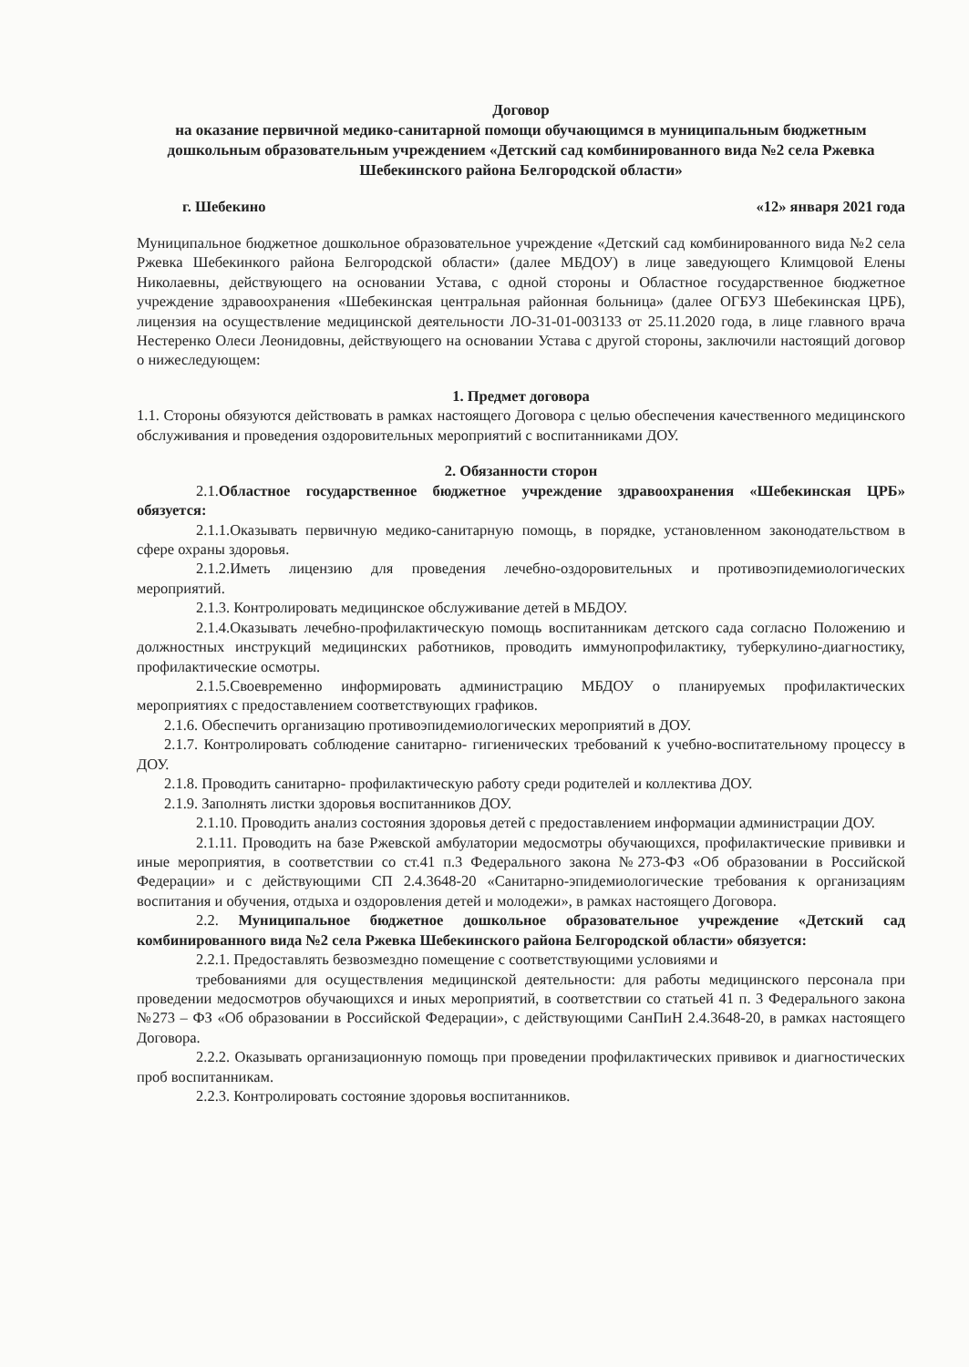Договор
на оказание первичной медико-санитарной помощи обучающимся в муниципальным бюджетным дошкольным образовательным учреждением «Детский сад комбинированного вида №2 села Ржевка Шебекинского района Белгородской области»
г. Шебекино «12» января 2021 года
Муниципальное бюджетное дошкольное образовательное учреждение «Детский сад комбинированного вида №2 села Ржевка Шебекинкого района Белгородской области» (далее МБДОУ) в лице заведующего Климцовой Елены Николаевны, действующего на основании Устава, с одной стороны и Областное государственное бюджетное учреждение здравоохранения «Шебекинская центральная районная больница» (далее ОГБУЗ Шебекинская ЦРБ), лицензия на осуществление медицинской деятельности ЛО-31-01-003133 от 25.11.2020 года, в лице главного врача Нестеренко Олеси Леонидовны, действующего на основании Устава с другой стороны, заключили настоящий договор о нижеследующем:
1. Предмет договора
1.1. Стороны обязуются действовать в рамках настоящего Договора с целью обеспечения качественного медицинского обслуживания и проведения оздоровительных мероприятий с воспитанниками ДОУ.
2. Обязанности сторон
2.1.Областное государственное бюджетное учреждение здравоохранения «Шебекинская ЦРБ» обязуется:
2.1.1.Оказывать первичную медико-санитарную помощь, в порядке, установленном законодательством в сфере охраны здоровья.
2.1.2.Иметь лицензию для проведения лечебно-оздоровительных и противоэпидемиологических мероприятий.
2.1.3. Контролировать медицинское обслуживание детей в МБДОУ.
2.1.4.Оказывать лечебно-профилактическую помощь воспитанникам детского сада согласно Положению и должностных инструкций медицинских работников, проводить иммунопрофилактику, туберкулино-диагностику, профилактические осмотры.
2.1.5.Своевременно информировать администрацию МБДОУ о планируемых профилактических мероприятиях с предоставлением соответствующих графиков.
2.1.6. Обеспечить организацию противоэпидемиологических мероприятий в ДОУ.
2.1.7. Контролировать соблюдение санитарно- гигиенических требований к учебно-воспитательному процессу в ДОУ.
2.1.8. Проводить санитарно- профилактическую работу среди родителей и коллектива ДОУ.
2.1.9. Заполнять листки здоровья воспитанников ДОУ.
2.1.10. Проводить анализ состояния здоровья детей с предоставлением информации администрации ДОУ.
2.1.11. Проводить на базе Ржевской амбулатории медосмотры обучающихся, профилактические прививки и иные мероприятия, в соответствии со ст.41 п.3 Федерального закона №273-ФЗ «Об образовании в Российской Федерации» и с действующими СП 2.4.3648-20 «Санитарно-эпидемиологические требования к организациям воспитания и обучения, отдыха и оздоровления детей и молодежи», в рамках настоящего Договора.
2.2. Муниципальное бюджетное дошкольное образовательное учреждение «Детский сад комбинированного вида №2 села Ржевка Шебекинского района Белгородской области» обязуется:
2.2.1. Предоставлять безвозмездно помещение с соответствующими условиями и
требованиями для осуществления медицинской деятельности: для работы медицинского персонала при проведении медосмотров обучающихся и иных мероприятий, в соответствии со статьей 41 п. 3 Федерального закона №273 – ФЗ «Об образовании в Российской Федерации», с действующими СанПиН 2.4.3648-20, в рамках настоящего Договора.
2.2.2. Оказывать организационную помощь при проведении профилактических прививок и диагностических проб воспитанникам.
2.2.3. Контролировать состояние здоровья воспитанников.